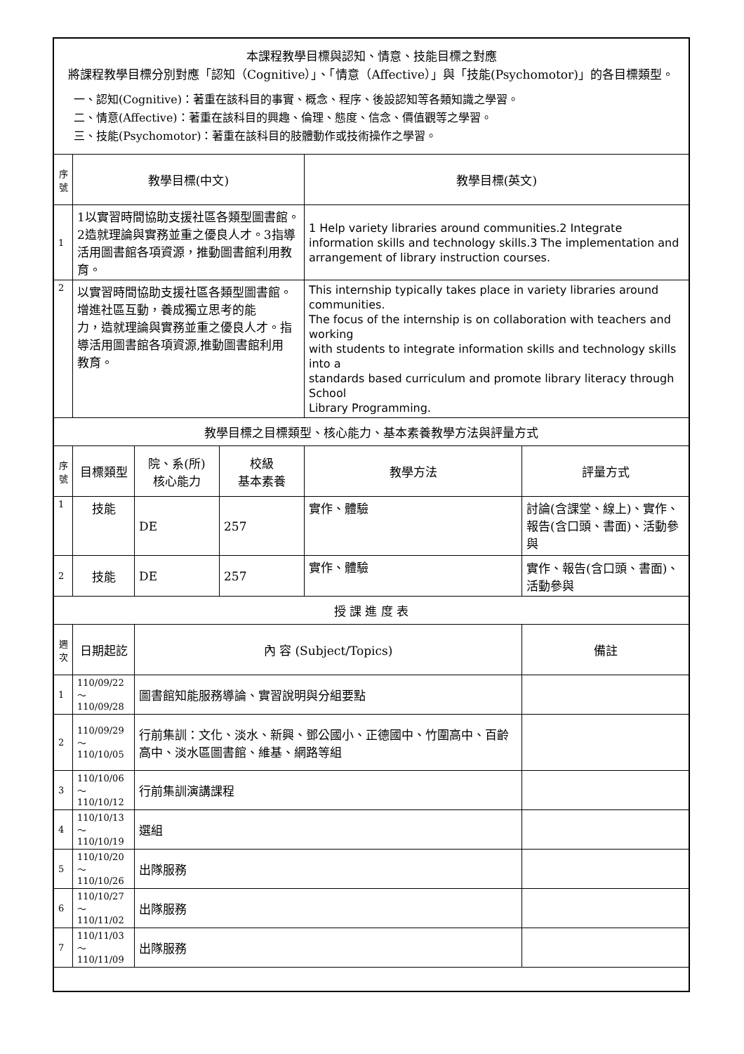| 本課程教學目標與認知、情意、技能目標之對應 將課程教學目標分別對應「認知（Cognitive）」、「情意（Affective）」與「技能(Psychomotor)」的各目標類型。 一、認知(Cognitive)：著重在該科目的事實、概念、程序、後設認知等各類知識之學習。 二、情意(Affective)：著重在該科目的興趣、倫理、態度、信念、價值觀等之學習。 三、技能(Psychomotor)：著重在該科目的肢體動作或技術操作之學習。 | | | | | |
| 序號 | 教學目標(中文) | | | 教學目標(英文) | |
| 1 | 1以實習時間協助支援社區各類型圖書館。2造就理論與實務並重之優良人才。3指導活用圖書館各項資源，推動圖書館利用教育。 | | | 1 Help variety libraries around communities.2 Integrate information skills and technology skills.3 The implementation and arrangement of library instruction courses. | |
| 2 | 以實習時間協助支援社區各類型圖書館。增進社區互動，養成獨立思考的能 力，造就理論與實務並重之優良人才。指導活用圖書館各項資源,推動圖書館利用 教育。 | | | This internship typically takes place in variety libraries around communities. The focus of the internship is on collaboration with teachers and working with students to integrate information skills and technology skills into a standards based curriculum and promote library literacy through School Library Programming. | |
| 教學目標之目標類型、核心能力、基本素養教學方法與評量方式 | | | | | |
| 序號 | 目標類型 | 院、系(所) 核心能力 | 校級 基本素養 | 教學方法 | 評量方式 |
| 1 | 技能 | DE | 257 | 實作、體驗 | 討論(含課堂、線上)、實作、報告(含口頭、書面)、活動參與 |
| 2 | 技能 | DE | 257 | 實作、體驗 | 實作、報告(含口頭、書面)、活動參與 |
| 授 課 進 度 表 | | | | | |
| 週次 | 日期起訖 | 內 容 (Subject/Topics) | | | 備註 |
| 1 | 110/09/22～ 110/09/28 | 圖書館知能服務導論、實習說明與分組要點 | | | |
| 2 | 110/09/29～ 110/10/05 | 行前集訓：文化、淡水、新興、鄧公國小、正德國中、竹圍高中、百齡高中、淡水區圖書館、維基、網路等組 | | | |
| 3 | 110/10/06～ 110/10/12 | 行前集訓演講課程 | | | |
| 4 | 110/10/13～ 110/10/19 | 選組 | | | |
| 5 | 110/10/20～ 110/10/26 | 出隊服務 | | | |
| 6 | 110/10/27～ 110/11/02 | 出隊服務 | | | |
| 7 | 110/11/03～ 110/11/09 | 出隊服務 | | | |